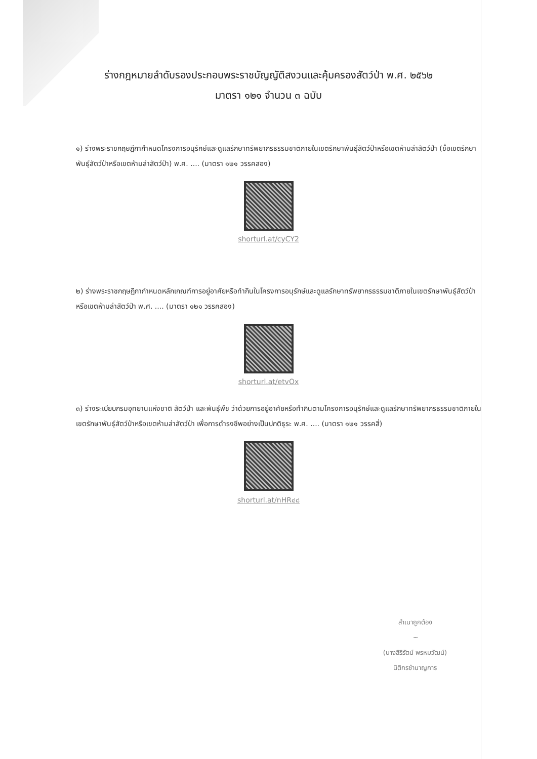ร่างกฎหมายลำดับรองประกอบพระราชบัญญัติสงวนและคุ้มครองสัตว์ป่า พ.ศ. ๒๕๖๒
มาตรา ๑๒๑ จำนวน ๓ ฉบับ
๑) ร่างพระราชกฤษฎีกากำหนดโครงการอนุรักษ์และดูแลรักษาทรัพยากรธรรมชาติภายในเขตรักษาพันธุ์สัตว์ป่าหรือเขตห้ามล่าสัตว์ป่า (ชื่อเขตรักษาพันธุ์สัตว์ป่าหรือเขตห้ามล่าสัตว์ป่า) พ.ศ. .... (มาตรา ๑๒๑ วรรคสอง)
shorturl.at/cyCY2
๒) ร่างพระราชกฤษฎีกากำหนดหลักเกณฑ์การอยู่อาศัยหรือทำกินในโครงการอนุรักษ์และดูแลรักษาทรัพยากรธรรมชาติภายในเขตรักษาพันธุ์สัตว์ป่าหรือเขตห้ามล่าสัตว์ป่า พ.ศ. .... (มาตรา ๑๒๑ วรรคสอง)
shorturl.at/etvOx
๓) ร่างระเบียบกรมอุทยานแห่งชาติ สัตว์ป่า และพันธุ์พืช ว่าด้วยการอยู่อาศัยหรือทำกินตามโครงการอนุรักษ์และดูแลรักษาทรัพยากรธรรมชาติภายในเขตรักษาพันธุ์สัตว์ป่าหรือเขตห้ามล่าสัตว์ป่า เพื่อการดำรงชีพอย่างเป็นปกติธุระ พ.ศ. .... (มาตรา ๑๒๑ วรรคสี่)
shorturl.at/nHR๔๘
สำเนาถูกต้อง
~
(นางสิริรัตน์ พรหมวัฒน์)
นิติกรชำนาญการ